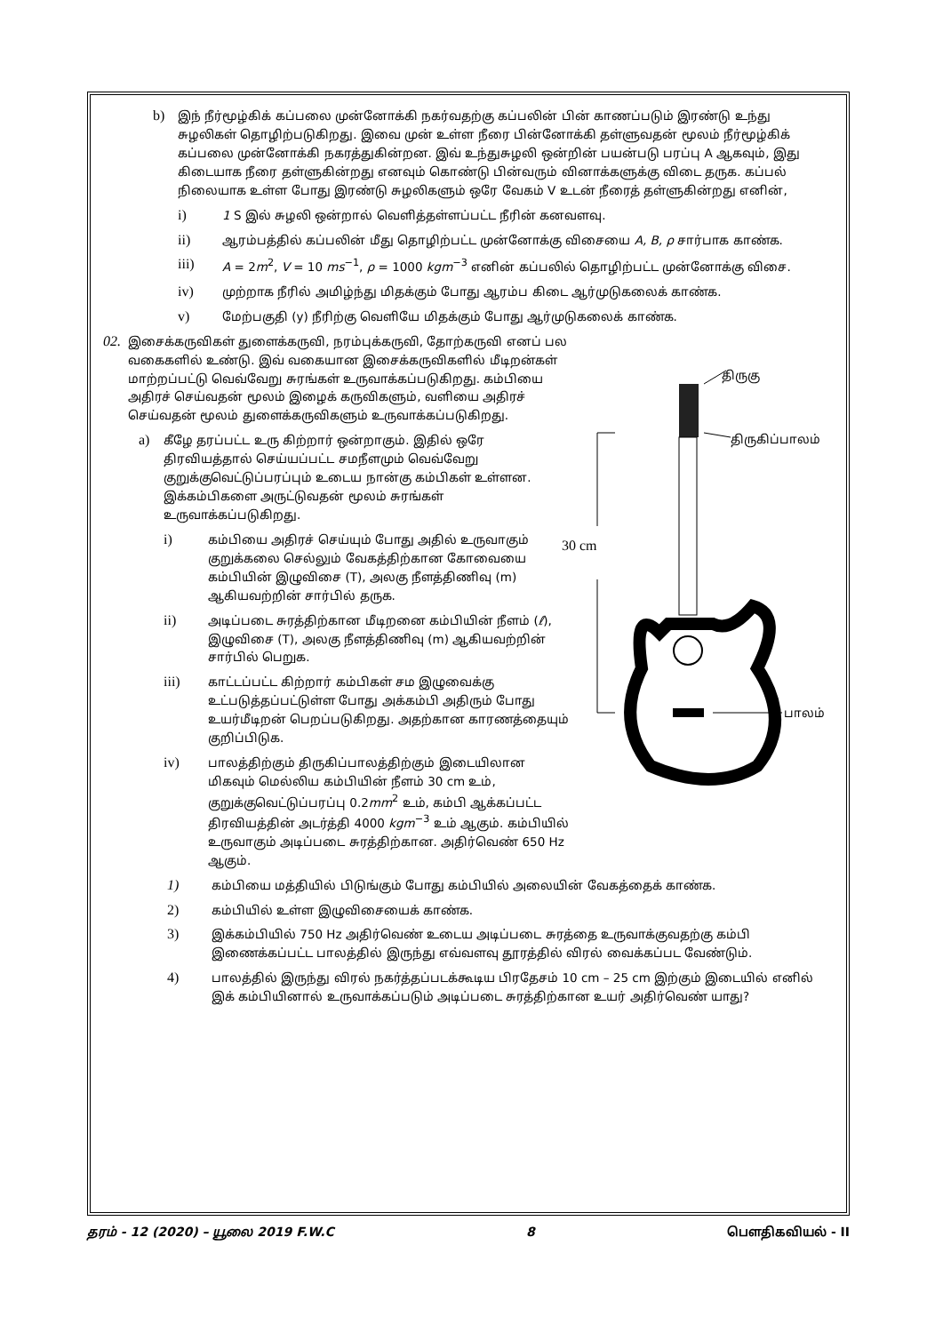b)
இந் நீர்மூழ்கிக் கப்பலை முன்னோக்கி நகர்வதற்கு கப்பலின் பின் காணப்படும் இரண்டு உந்து சுழலிகள் தொழிற்படுகிறது. இவை முன் உள்ள நீரை பின்னோக்கி தள்ளுவதன் மூலம் நீர்மூழ்கிக் கப்பலை முன்னோக்கி நகரத்துகின்றன. இவ் உந்துசுழலி ஒன்றின் பயன்படு பரப்பு A ஆகவும், இது கிடையாக நீரை தள்ளுகின்றது எனவும் கொண்டு பின்வரும் வினாக்களுக்கு விடை தருக. கப்பல் நிலையாக உள்ள போது இரண்டு சுழலிகளும் ஒரே வேகம் V உடன் நீரைத் தள்ளுகின்றது எனின்,
i)
1 S இல் சுழலி ஒன்றால் வெளித்தள்ளப்பட்ட நீரின் கனவளவு.
ii)
ஆரம்பத்தில் கப்பலின் மீது தொழிற்பட்ட முன்னோக்கு விசையை A, B, ρ சார்பாக காண்க.
iii)
A = 2m<sup>2</sup>, V = 10 ms<sup>−1</sup>, ρ = 1000 kgm<sup>−3</sup> எனின் கப்பலில் தொழிற்பட்ட முன்னோக்கு விசை.
iv)
முற்றாக நீரில் அமிழ்ந்து மிதக்கும் போது ஆரம்ப கிடை ஆர்முடுகலைக் காண்க.
v)
மேற்பகுதி (y) நீரிற்கு வெளியே மிதக்கும் போது ஆர்முடுகலைக் காண்க.
திருகு
திருகிப்பாலம்
30 cm
பாலம்
02.
இசைக்கருவிகள் துளைக்கருவி, நரம்புக்கருவி, தோற்கருவி எனப் பல வகைகளில் உண்டு. இவ் வகையான இசைக்கருவிகளில் மீடிறன்கள் மாற்றப்பட்டு வெவ்வேறு சுரங்கள் உருவாக்கப்படுகிறது. கம்பியை அதிரச் செய்வதன் மூலம் இழைக் கருவிகளும், வளியை அதிரச் செய்வதன் மூலம் துளைக்கருவிகளும் உருவாக்கப்படுகிறது.
a)
கீழே தரப்பட்ட உரு கிற்றார் ஒன்றாகும். இதில் ஒரே திரவியத்தால் செய்யப்பட்ட சமநீளமும் வெவ்வேறு குறுக்குவெட்டுப்பரப்பும் உடைய நான்கு கம்பிகள் உள்ளன. இக்கம்பிகளை அருட்டுவதன் மூலம் சுரங்கள் உருவாக்கப்படுகிறது.
i)
கம்பியை அதிரச் செய்யும் போது அதில் உருவாகும் குறுக்கலை செல்லும் வேகத்திற்கான கோவையை கம்பியின் இழுவிசை (T), அலகு நீளத்திணிவு (m) ஆகியவற்றின் சார்பில் தருக.
ii)
அடிப்படை சுரத்திற்கான மீடிறனை கம்பியின் நீளம் (ℓ), இழுவிசை (T), அலகு நீளத்திணிவு (m) ஆகியவற்றின் சார்பில் பெறுக.
iii)
காட்டப்பட்ட கிற்றார் கம்பிகள் சம இழுவைக்கு உட்படுத்தப்பட்டுள்ள போது அக்கம்பி அதிரும் போது உயர்மீடிறன் பெறப்படுகிறது. அதற்கான காரணத்தையும் குறிப்பிடுக.
iv)
பாலத்திற்கும் திருகிப்பாலத்திற்கும் இடையிலான மிகவும் மெல்லிய கம்பியின் நீளம் 30 cm உம், குறுக்குவெட்டுப்பரப்பு 0.2mm<sup>2</sup> உம், கம்பி ஆக்கப்பட்ட திரவியத்தின் அடர்த்தி 4000 kgm<sup>−3</sup> உம் ஆகும். கம்பியில் உருவாகும் அடிப்படை சுரத்திற்கான. அதிர்வெண் 650 Hz ஆகும்.
1)
கம்பியை மத்தியில் பிடுங்கும் போது கம்பியில் அலையின் வேகத்தைக் காண்க.
2)
கம்பியில் உள்ள இழுவிசையைக் காண்க.
3)
இக்கம்பியில் 750 Hz அதிர்வெண் உடைய அடிப்படை சுரத்தை உருவாக்குவதற்கு கம்பி இணைக்கப்பட்ட பாலத்தில் இருந்து எவ்வளவு தூரத்தில் விரல் வைக்கப்பட வேண்டும்.
4)
பாலத்தில் இருந்து விரல் நகர்த்தப்படக்கூடிய பிரதேசம் 10 cm – 25 cm இற்கும் இடையில் எனில் இக் கம்பியினால் உருவாக்கப்படும் அடிப்படை சுரத்திற்கான உயர் அதிர்வெண் யாது?
தரம் - 12 (2020) – யூலை 2019 F.W.C 8 பௌதிகவியல் - II